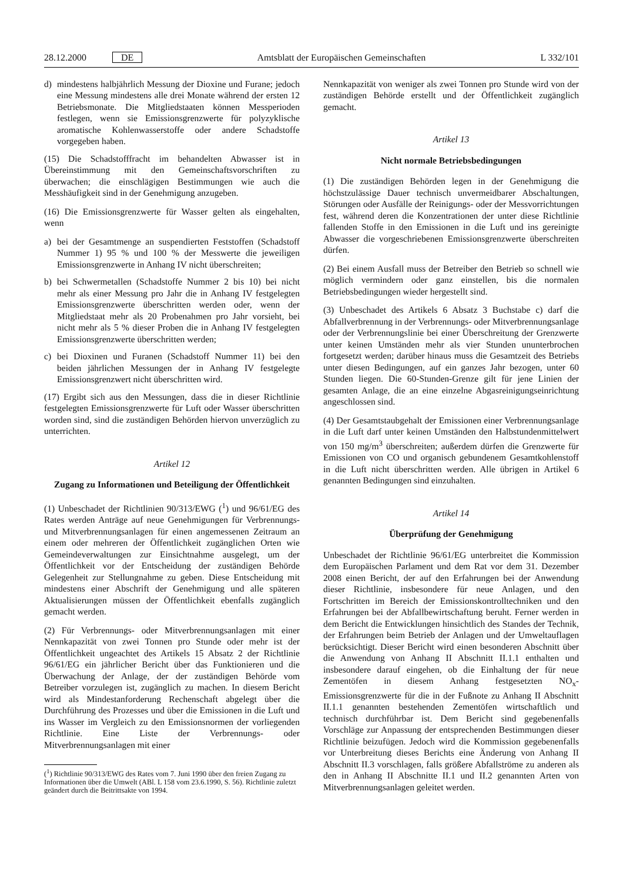28.12.2000 DE Amtsblatt der Europäischen Gemeinschaften L 332/101
d) mindestens halbjährlich Messung der Dioxine und Furane; jedoch eine Messung mindestens alle drei Monate während der ersten 12 Betriebsmonate. Die Mitgliedstaaten können Messperioden festlegen, wenn sie Emissionsgrenzwerte für polyzyklische aromatische Kohlenwasserstoffe oder andere Schadstoffe vorgegeben haben.
(15) Die Schadstofffracht im behandelten Abwasser ist in Übereinstimmung mit den Gemeinschaftsvorschriften zu überwachen; die einschlägigen Bestimmungen wie auch die Messhäufigkeit sind in der Genehmigung anzugeben.
(16) Die Emissionsgrenzwerte für Wasser gelten als eingehalten, wenn
a) bei der Gesamtmenge an suspendierten Feststoffen (Schadstoff Nummer 1) 95 % und 100 % der Messwerte die jeweiligen Emissionsgrenzwerte in Anhang IV nicht überschreiten;
b) bei Schwermetallen (Schadstoffe Nummer 2 bis 10) bei nicht mehr als einer Messung pro Jahr die in Anhang IV festgelegten Emissionsgrenzwerte überschritten werden oder, wenn der Mitgliedstaat mehr als 20 Probenahmen pro Jahr vorsieht, bei nicht mehr als 5 % dieser Proben die in Anhang IV festgelegten Emissionsgrenzwerte überschritten werden;
c) bei Dioxinen und Furanen (Schadstoff Nummer 11) bei den beiden jährlichen Messungen der in Anhang IV festgelegte Emissionsgrenzwert nicht überschritten wird.
(17) Ergibt sich aus den Messungen, dass die in dieser Richtlinie festgelegten Emissionsgrenzwerte für Luft oder Wasser überschritten worden sind, sind die zuständigen Behörden hiervon unverzüglich zu unterrichten.
Artikel 12
Zugang zu Informationen und Beteiligung der Öffentlichkeit
(1) Unbeschadet der Richtlinien 90/313/EWG (<sup>1</sup>) und 96/61/EG des Rates werden Anträge auf neue Genehmigungen für Verbrennungs- und Mitverbrennungsanlagen für einen angemessenen Zeitraum an einem oder mehreren der Öffentlichkeit zugänglichen Orten wie Gemeindeverwaltungen zur Einsichtnahme ausgelegt, um der Öffentlichkeit vor der Entscheidung der zuständigen Behörde Gelegenheit zur Stellungnahme zu geben. Diese Entscheidung mit mindestens einer Abschrift der Genehmigung und alle späteren Aktualisierungen müssen der Öffentlichkeit ebenfalls zugänglich gemacht werden.
(2) Für Verbrennungs- oder Mitverbrennungsanlagen mit einer Nennkapazität von zwei Tonnen pro Stunde oder mehr ist der Öffentlichkeit ungeachtet des Artikels 15 Absatz 2 der Richtlinie 96/61/EG ein jährlicher Bericht über das Funktionieren und die Überwachung der Anlage, der der zuständigen Behörde vom Betreiber vorzulegen ist, zugänglich zu machen. In diesem Bericht wird als Mindestanforderung Rechenschaft abgelegt über die Durchführung des Prozesses und über die Emissionen in die Luft und ins Wasser im Vergleich zu den Emissionsnormen der vorliegenden Richtlinie. Eine Liste der Verbrennungs- oder Mitverbrennungsanlagen mit einer
(<sup>1</sup>) Richtlinie 90/313/EWG des Rates vom 7. Juni 1990 über den freien Zugang zu Informationen über die Umwelt (ABl. L 158 vom 23.6.1990, S. 56). Richtlinie zuletzt geändert durch die Beitrittsakte von 1994.
Nennkapazität von weniger als zwei Tonnen pro Stunde wird von der zuständigen Behörde erstellt und der Öffentlichkeit zugänglich gemacht.
Artikel 13
Nicht normale Betriebsbedingungen
(1) Die zuständigen Behörden legen in der Genehmigung die höchstzulässige Dauer technisch unvermeidbarer Abschaltungen, Störungen oder Ausfälle der Reinigungs- oder der Messvorrichtungen fest, während deren die Konzentrationen der unter diese Richtlinie fallenden Stoffe in den Emissionen in die Luft und ins gereinigte Abwasser die vorgeschriebenen Emissionsgrenzwerte überschreiten dürfen.
(2) Bei einem Ausfall muss der Betreiber den Betrieb so schnell wie möglich vermindern oder ganz einstellen, bis die normalen Betriebsbedingungen wieder hergestellt sind.
(3) Unbeschadet des Artikels 6 Absatz 3 Buchstabe c) darf die Abfallverbrennung in der Verbrennungs- oder Mitverbrennungsanlage oder der Verbrennungslinie bei einer Überschreitung der Grenzwerte unter keinen Umständen mehr als vier Stunden ununterbrochen fortgesetzt werden; darüber hinaus muss die Gesamtzeit des Betriebs unter diesen Bedingungen, auf ein ganzes Jahr bezogen, unter 60 Stunden liegen. Die 60-Stunden-Grenze gilt für jene Linien der gesamten Anlage, die an eine einzelne Abgasreinigungseinrichtung angeschlossen sind.
(4) Der Gesamtstaubgehalt der Emissionen einer Verbrennungsanlage in die Luft darf unter keinen Umständen den Halbstundenmittelwert von 150 mg/m<sup>3</sup> überschreiten; außerdem dürfen die Grenzwerte für Emissionen von CO und organisch gebundenem Gesamtkohlenstoff in die Luft nicht überschritten werden. Alle übrigen in Artikel 6 genannten Bedingungen sind einzuhalten.
Artikel 14
Überprüfung der Genehmigung
Unbeschadet der Richtlinie 96/61/EG unterbreitet die Kommission dem Europäischen Parlament und dem Rat vor dem 31. Dezember 2008 einen Bericht, der auf den Erfahrungen bei der Anwendung dieser Richtlinie, insbesondere für neue Anlagen, und den Fortschritten im Bereich der Emissionskontrolltechniken und den Erfahrungen bei der Abfallbewirtschaftung beruht. Ferner werden in dem Bericht die Entwicklungen hinsichtlich des Standes der Technik, der Erfahrungen beim Betrieb der Anlagen und der Umweltauflagen berücksichtigt. Dieser Bericht wird einen besonderen Abschnitt über die Anwendung von Anhang II Abschnitt II.1.1 enthalten und insbesondere darauf eingehen, ob die Einhaltung der für neue Zementöfen in diesem Anhang festgesetzten NO<sub>x</sub>-Emissionsgrenzwerte für die in der Fußnote zu Anhang II Abschnitt II.1.1 genannten bestehenden Zementöfen wirtschaftlich und technisch durchführbar ist. Dem Bericht sind gegebenenfalls Vorschläge zur Anpassung der entsprechenden Bestimmungen dieser Richtlinie beizufügen. Jedoch wird die Kommission gegebenenfalls vor Unterbreitung dieses Berichts eine Änderung von Anhang II Abschnitt II.3 vorschlagen, falls größere Abfallströme zu anderen als den in Anhang II Abschnitte II.1 und II.2 genannten Arten von Mitverbrennungsanlagen geleitet werden.